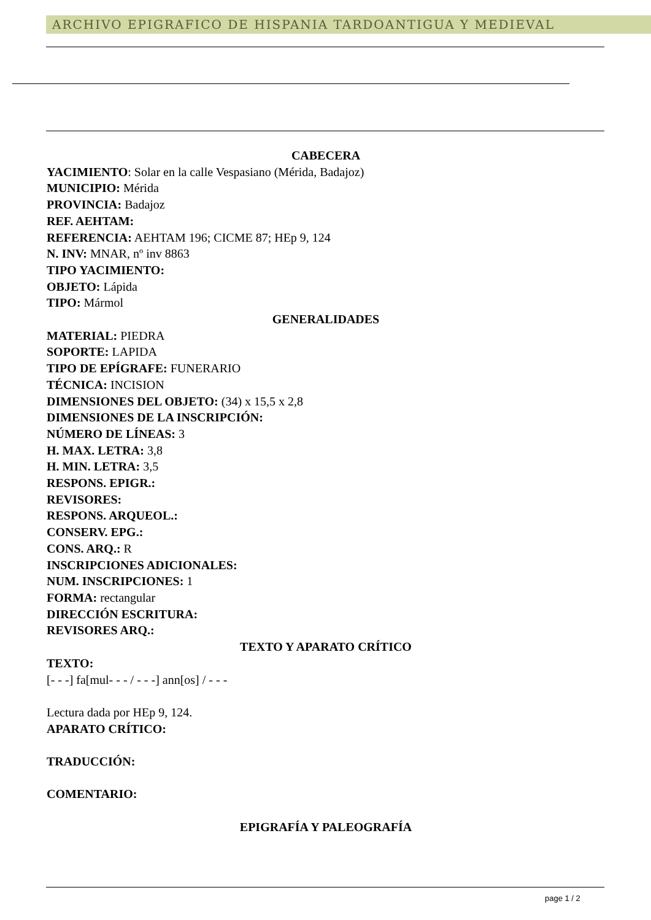ARCHIVO EPIGRAFICO DE HISPANIA TARDOANTIGUA Y MEDIEVAL
CABECERA
YACIMIENTO: Solar en la calle Vespasiano (Mérida, Badajoz)
MUNICIPIO: Mérida
PROVINCIA: Badajoz
REF. AEHTAM:
REFERENCIA: AEHTAM 196; CICME 87; HEp 9, 124
N. INV: MNAR, nº inv 8863
TIPO YACIMIENTO:
OBJETO: Lápida
TIPO: Mármol
GENERALIDADES
MATERIAL: PIEDRA
SOPORTE: LAPIDA
TIPO DE EPÍGRAFE: FUNERARIO
TÉCNICA: INCISION
DIMENSIONES DEL OBJETO: (34) x 15,5 x 2,8
DIMENSIONES DE LA INSCRIPCIÓN:
NÚMERO DE LÍNEAS: 3
H. MAX. LETRA: 3,8
H. MIN. LETRA: 3,5
RESPONS. EPIGR.:
REVISORES:
RESPONS. ARQUEOL.:
CONSERV. EPG.:
CONS. ARQ.: R
INSCRIPCIONES ADICIONALES:
NUM. INSCRIPCIONES: 1
FORMA: rectangular
DIRECCIÓN ESCRITURA:
REVISORES ARQ.:
TEXTO Y APARATO CRÍTICO
TEXTO:
[- - -] fa[mul- - - / - - -] ann[os] / - - -
Lectura dada por HEp 9, 124.
APARATO CRÍTICO:
TRADUCCIÓN:
COMENTARIO:
EPIGRAFÍA Y PALEOGRAFÍA
page 1 / 2